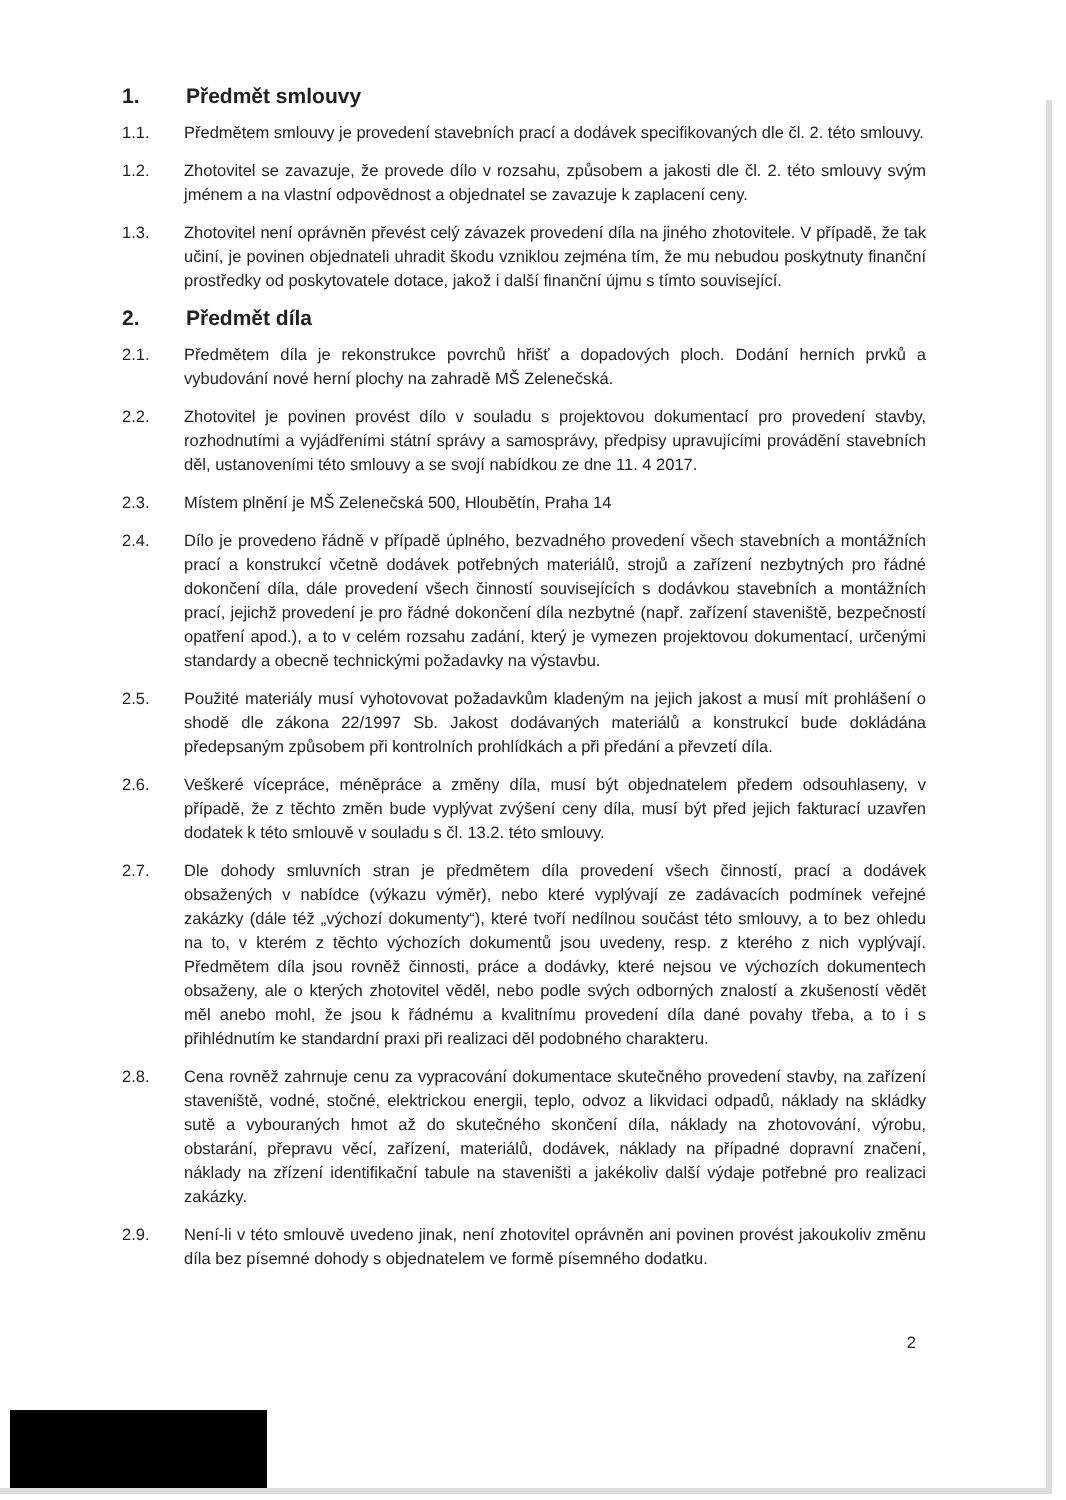1. Předmět smlouvy
1.1. Předmětem smlouvy je provedení stavebních prací a dodávek specifikovaných dle čl. 2. této smlouvy.
1.2. Zhotovitel se zavazuje, že provede dílo v rozsahu, způsobem a jakosti dle čl. 2. této smlouvy svým jménem a na vlastní odpovědnost a objednatel se zavazuje k zaplacení ceny.
1.3. Zhotovitel není oprávněn převést celý závazek provedení díla na jiného zhotovitele. V případě, že tak učiní, je povinen objednateli uhradit škodu vzniklou zejména tím, že mu nebudou poskytnuty finanční prostředky od poskytovatele dotace, jakož i další finanční újmu s tímto související.
2. Předmět díla
2.1. Předmětem díla je rekonstrukce povrchů hřišť a dopadových ploch. Dodání herních prvků a vybudování nové herní plochy na zahradě MŠ Zelenečská.
2.2. Zhotovitel je povinen provést dílo v souladu s projektovou dokumentací pro provedení stavby, rozhodnutími a vyjádřeními státní správy a samosprávy, předpisy upravujícími provádění stavebních děl, ustanoveními této smlouvy a se svojí nabídkou ze dne 11. 4 2017.
2.3. Místem plnění je MŠ Zelenečská 500, Hloubětín, Praha 14
2.4. Dílo je provedeno řádně v případě úplného, bezvadného provedení všech stavebních a montážních prací a konstrukcí včetně dodávek potřebných materiálů, strojů a zařízení nezbytných pro řádné dokončení díla, dále provedení všech činností souvisejících s dodávkou stavebních a montážních prací, jejichž provedení je pro řádné dokončení díla nezbytné (např. zařízení staveniště, bezpečností opatření apod.), a to v celém rozsahu zadání, který je vymezen projektovou dokumentací, určenými standardy a obecně technickými požadavky na výstavbu.
2.5. Použité materiály musí vyhotovovat požadavkům kladeným na jejich jakost a musí mít prohlášení o shodě dle zákona 22/1997 Sb. Jakost dodávaných materiálů a konstrukcí bude dokládána předepsaným způsobem při kontrolních prohlídkách a při předání a převzetí díla.
2.6. Veškeré vícepráce, méněpráce a změny díla, musí být objednatelem předem odsouhlaseny, v případě, že z těchto změn bude vyplývat zvýšení ceny díla, musí být před jejich fakturací uzavřen dodatek k této smlouvě v souladu s čl. 13.2. této smlouvy.
2.7. Dle dohody smluvních stran je předmětem díla provedení všech činností, prací a dodávek obsažených v nabídce (výkazu výměr), nebo které vyplývají ze zadávacích podmínek veřejné zakázky (dále též „výchozí dokumenty“), které tvoří nedílnou součást této smlouvy, a to bez ohledu na to, v kterém z těchto výchozích dokumentů jsou uvedeny, resp. z kterého z nich vyplývají. Předmětem díla jsou rovněž činnosti, práce a dodávky, které nejsou ve výchozích dokumentech obsaženy, ale o kterých zhotovitel věděl, nebo podle svých odborných znalostí a zkušeností vědět měl anebo mohl, že jsou k řádnému a kvalitnímu provedení díla dané povahy třeba, a to i s přihlédnutím ke standardní praxi při realizaci děl podobného charakteru.
2.8. Cena rovněž zahrnuje cenu za vypracování dokumentace skutečného provedení stavby, na zařízení staveniště, vodné, stočné, elektrickou energii, teplo, odvoz a likvidaci odpadů, náklady na skládky sutě a vybouraných hmot až do skutečného skončení díla, náklady na zhotovování, výrobu, obstarání, přepravu věcí, zařízení, materiálů, dodávek, náklady na případné dopravní značení, náklady na zřízení identifikační tabule na staveništi a jakékoliv další výdaje potřebné pro realizaci zakázky.
2.9. Není-li v této smlouvě uvedeno jinak, není zhotovitel oprávněn ani povinen provést jakoukoliv změnu díla bez písemné dohody s objednatelem ve formě písemného dodatku.
2